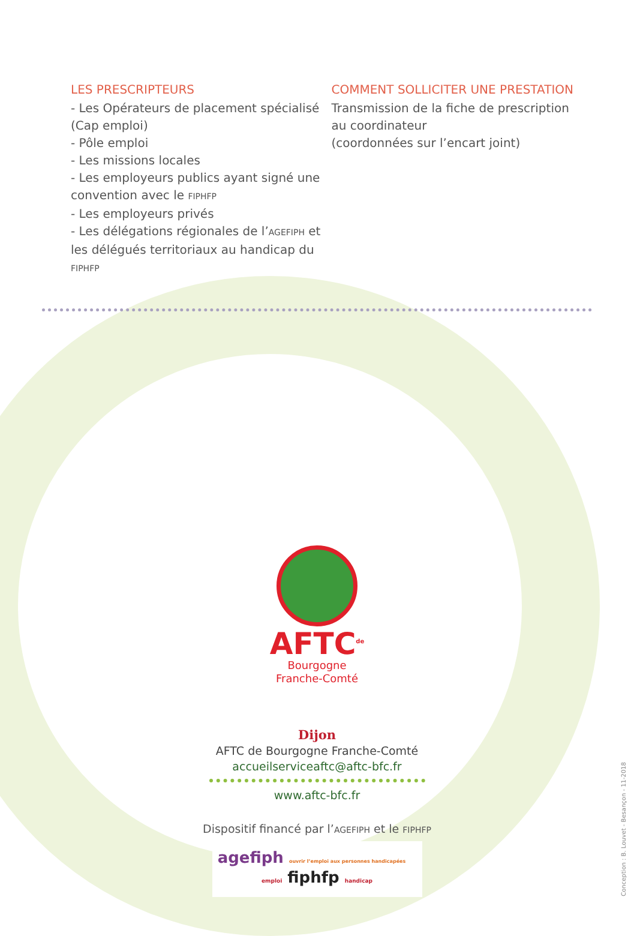LES PRESCRIPTEURS
- Les Opérateurs de placement spécialisé (Cap emploi)
- Pôle emploi
- Les missions locales
- Les employeurs publics ayant signé une convention avec le FIPHFP
- Les employeurs privés
- Les délégations régionales de l’AGEFIPH et les délégués territoriaux au handicap du FIPHFP
COMMENT SOLLICITER UNE PRESTATION
Transmission de la fiche de prescription
au coordinateur
(coordonnées sur l’encart joint)
AFTC<sup>de</sup>
Bourgogne
Franche-Comté
Dijon
AFTC de Bourgogne Franche-Comté
accueilserviceaftc@aftc-bfc.fr
www.aftc-bfc.fr
Dispositif financé par l’AGEFIPH et le FIPHFP
agefiph ouvrir l’emploi aux personnes handicapées emploi fiphfp handicap
Conception : B. Louvet - Besançon - 11-2018